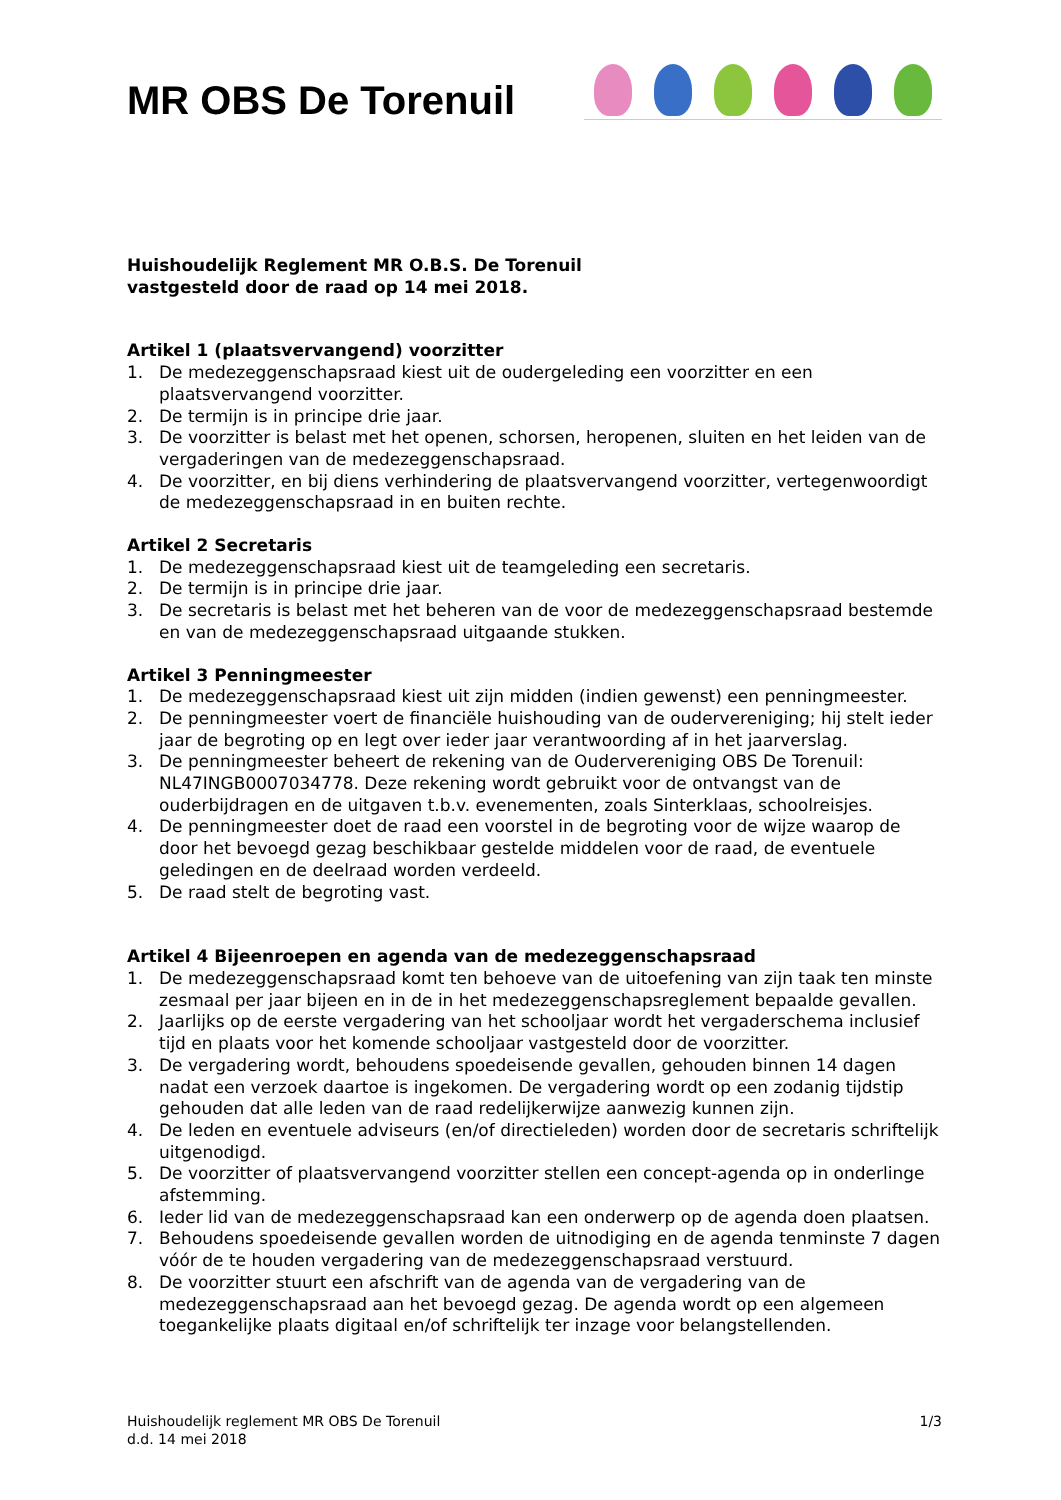MR OBS De Torenuil
Huishoudelijk Reglement MR O.B.S. De Torenuil
vastgesteld door de raad op 14 mei 2018.
Artikel 1 (plaatsvervangend) voorzitter
1. De medezeggenschapsraad kiest uit de oudergeleding een voorzitter en een plaatsvervangend voorzitter.
2. De termijn is in principe drie jaar.
3. De voorzitter is belast met het openen, schorsen, heropenen, sluiten en het leiden van de vergaderingen van de medezeggenschapsraad.
4. De voorzitter, en bij diens verhindering de plaatsvervangend voorzitter, vertegenwoordigt de medezeggenschapsraad in en buiten rechte.
Artikel 2 Secretaris
1. De medezeggenschapsraad kiest uit de teamgeleding een secretaris.
2. De termijn is in principe drie jaar.
3. De secretaris is belast met het beheren van de voor de medezeggenschapsraad bestemde en van de medezeggenschapsraad uitgaande stukken.
Artikel 3 Penningmeester
1. De medezeggenschapsraad kiest uit zijn midden (indien gewenst) een penningmeester.
2. De penningmeester voert de financiële huishouding van de oudervereniging; hij stelt ieder jaar de begroting op en legt over ieder jaar verantwoording af in het jaarverslag.
3. De penningmeester beheert de rekening van de Oudervereniging OBS De Torenuil: NL47INGB0007034778. Deze rekening wordt gebruikt voor de ontvangst van de ouderbijdragen en de uitgaven t.b.v. evenementen, zoals Sinterklaas, schoolreisjes.
4. De penningmeester doet de raad een voorstel in de begroting voor de wijze waarop de door het bevoegd gezag beschikbaar gestelde middelen voor de raad, de eventuele geledingen en de deelraad worden verdeeld.
5. De raad stelt de begroting vast.
Artikel 4 Bijeenroepen en agenda van de medezeggenschapsraad
1. De medezeggenschapsraad komt ten behoeve van de uitoefening van zijn taak ten minste zesmaal per jaar bijeen en in de in het medezeggenschapsreglement bepaalde gevallen.
2. Jaarlijks op de eerste vergadering van het schooljaar wordt het vergaderschema inclusief tijd en plaats voor het komende schooljaar vastgesteld door de voorzitter.
3. De vergadering wordt, behoudens spoedeisende gevallen, gehouden binnen 14 dagen nadat een verzoek daartoe is ingekomen. De vergadering wordt op een zodanig tijdstip gehouden dat alle leden van de raad redelijkerwijze aanwezig kunnen zijn.
4. De leden en eventuele adviseurs (en/of directieleden) worden door de secretaris schriftelijk uitgenodigd.
5. De voorzitter of plaatsvervangend voorzitter stellen een concept-agenda op in onderlinge afstemming.
6. Ieder lid van de medezeggenschapsraad kan een onderwerp op de agenda doen plaatsen.
7. Behoudens spoedeisende gevallen worden de uitnodiging en de agenda tenminste 7 dagen vóór de te houden vergadering van de medezeggenschapsraad verstuurd.
8. De voorzitter stuurt een afschrift van de agenda van de vergadering van de medezeggenschapsraad aan het bevoegd gezag. De agenda wordt op een algemeen toegankelijke plaats digitaal en/of schriftelijk ter inzage voor belangstellenden.
Huishoudelijk reglement MR OBS De Torenuil
d.d. 14 mei 2018
1/3